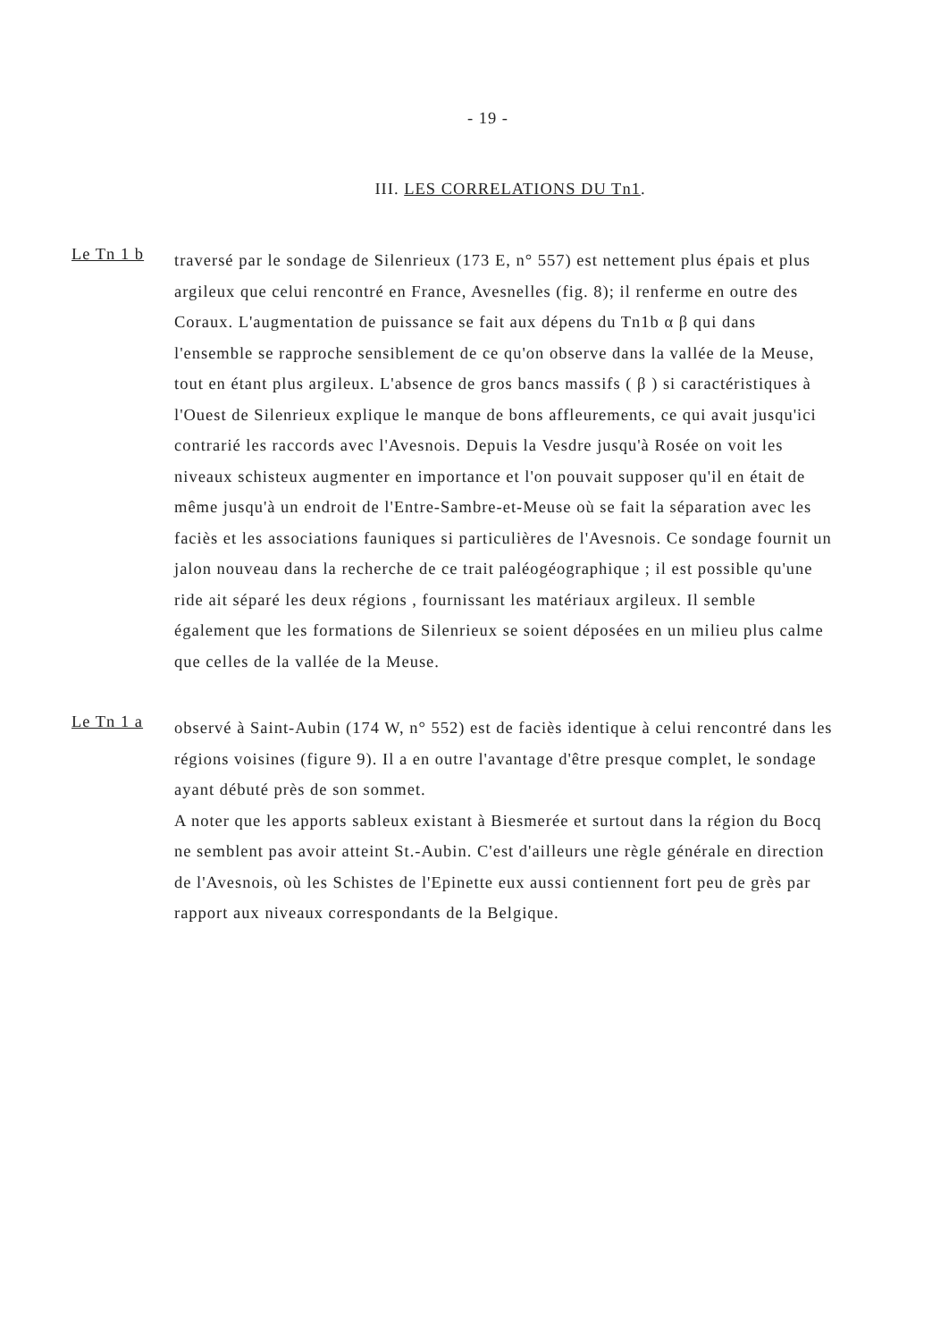- 19 -
III. LES CORRELATIONS DU Tn1.
Le Tn 1 b
traversé par le sondage de Silenrieux (173 E, n° 557) est nettement plus épais et plus argileux que celui rencontré en France, Avesnelles (fig. 8); il renferme en outre des Coraux. L'augmentation de puissance se fait aux dépens du Tn1b α β qui dans l'ensemble se rapproche sensiblement de ce qu'on observe dans la vallée de la Meuse, tout en étant plus argileux. L'absence de gros bancs massifs ( β ) si caractéristiques à l'Ouest de Silenrieux explique le manque de bons affleurements, ce qui avait jusqu'ici contrarié les raccords avec l'Avesnois. Depuis la Vesdre jusqu'à Rosée on voit les niveaux schisteux augmenter en importance et l'on pouvait supposer qu'il en était de même jusqu'à un endroit de l'Entre-Sambre-et-Meuse où se fait la séparation avec les faciès et les associations fauniques si particulières de l'Avesnois. Ce sondage fournit un jalon nouveau dans la recherche de ce trait paléogéographique ; il est possible qu'une ride ait séparé les deux régions , fournissant les matériaux argileux. Il semble également que les formations de Silenrieux se soient déposées en un milieu plus calme que celles de la vallée de la Meuse.
Le Tn 1 a
observé à Saint-Aubin (174 W, n° 552) est de faciès identique à celui rencontré dans les régions voisines (figure 9). Il a en outre l'avantage d'être presque complet, le sondage ayant débuté près de son sommet.
A noter que les apports sableux existant à Biesmerée et surtout dans la région du Bocq ne semblent pas avoir atteint St.-Aubin. C'est d'ailleurs une règle générale en direction de l'Avesnois, où les Schistes de l'Epinette eux aussi contiennent fort peu de grès par rapport aux niveaux correspondants de la Belgique.